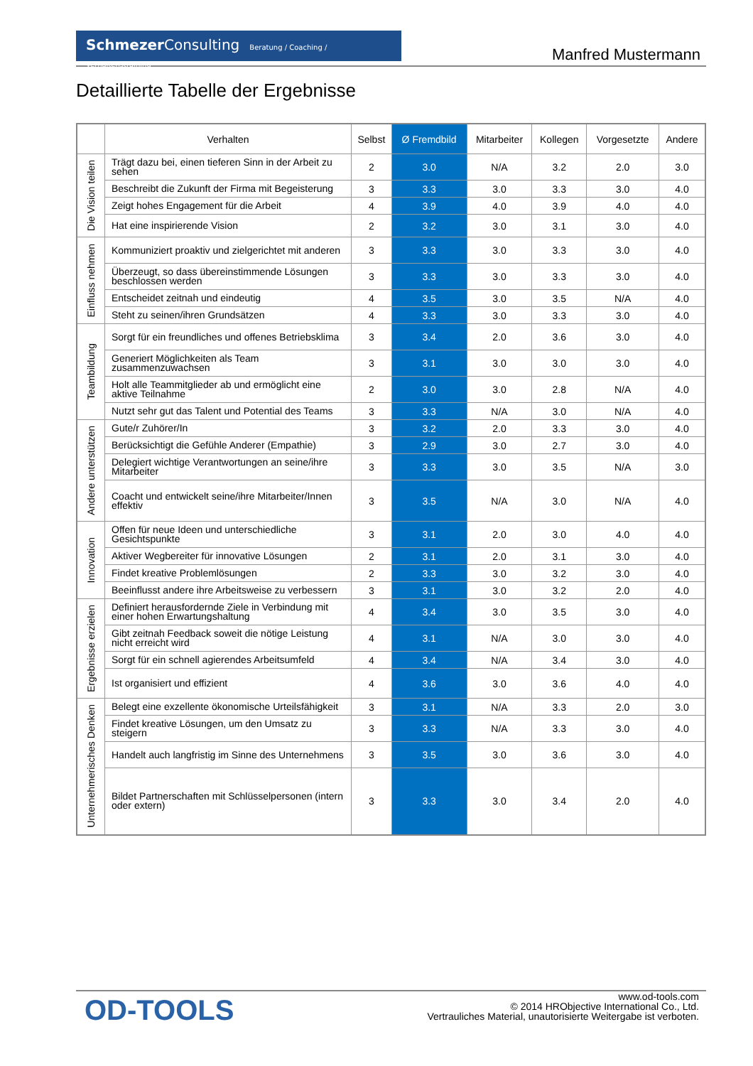Schmezer Consulting Beratung / Coaching / Verhaltenstraining
Manfred Mustermann
Detaillierte Tabelle der Ergebnisse
| | Verhalten | Selbst | Ø Fremdbild | Mitarbeiter | Kollegen | Vorgesetzte | Andere |
| --- | --- | --- | --- | --- | --- | --- | --- |
| Die Vision teilen | Trägt dazu bei, einen tieferen Sinn in der Arbeit zu sehen | 2 | 3.0 | N/A | 3.2 | 2.0 | 3.0 |
| | Beschreibt die Zukunft der Firma mit Begeisterung | 3 | 3.3 | 3.0 | 3.3 | 3.0 | 4.0 |
| | Zeigt hohes Engagement für die Arbeit | 4 | 3.9 | 4.0 | 3.9 | 4.0 | 4.0 |
| | Hat eine inspirierende Vision | 2 | 3.2 | 3.0 | 3.1 | 3.0 | 4.0 |
| Einfluss nehmen | Kommuniziert proaktiv und zielgerichtet mit anderen | 3 | 3.3 | 3.0 | 3.3 | 3.0 | 4.0 |
| | Überzeugt, so dass übereinstimmende Lösungen beschlossen werden | 3 | 3.3 | 3.0 | 3.3 | 3.0 | 4.0 |
| | Entscheidet zeitnah und eindeutig | 4 | 3.5 | 3.0 | 3.5 | N/A | 4.0 |
| | Steht zu seinen/ihren Grundsätzen | 4 | 3.3 | 3.0 | 3.3 | 3.0 | 4.0 |
| Teambildung | Sorgt für ein freundliches und offenes Betriebsklima | 3 | 3.4 | 2.0 | 3.6 | 3.0 | 4.0 |
| | Generiert Möglichkeiten als Team zusammenzuwachsen | 3 | 3.1 | 3.0 | 3.0 | 3.0 | 4.0 |
| | Holt alle Teammitglieder ab und ermöglicht eine aktive Teilnahme | 2 | 3.0 | 3.0 | 2.8 | N/A | 4.0 |
| | Nutzt sehr gut das Talent und Potential des Teams | 3 | 3.3 | N/A | 3.0 | N/A | 4.0 |
| Andere unterstützen | Gute/r Zuhörer/In | 3 | 3.2 | 2.0 | 3.3 | 3.0 | 4.0 |
| | Berücksichtigt die Gefühle Anderer (Empathie) | 3 | 2.9 | 3.0 | 2.7 | 3.0 | 4.0 |
| | Delegiert wichtige Verantwortungen an seine/ihre Mitarbeiter | 3 | 3.3 | 3.0 | 3.5 | N/A | 3.0 |
| | Coacht und entwickelt seine/ihre Mitarbeiter/Innen effektiv | 3 | 3.5 | N/A | 3.0 | N/A | 4.0 |
| Innovation | Offen für neue Ideen und unterschiedliche Gesichtspunkte | 3 | 3.1 | 2.0 | 3.0 | 4.0 | 4.0 |
| | Aktiver Wegbereiter für innovative Lösungen | 2 | 3.1 | 2.0 | 3.1 | 3.0 | 4.0 |
| | Findet kreative Problemlösungen | 2 | 3.3 | 3.0 | 3.2 | 3.0 | 4.0 |
| | Beeinflusst andere ihre Arbeitsweise zu verbessern | 3 | 3.1 | 3.0 | 3.2 | 2.0 | 4.0 |
| Ergebnisse erzielen | Definiert herausfordernde Ziele in Verbindung mit einer hohen Erwartungshaltung | 4 | 3.4 | 3.0 | 3.5 | 3.0 | 4.0 |
| | Gibt zeitnah Feedback soweit die nötige Leistung nicht erreicht wird | 4 | 3.1 | N/A | 3.0 | 3.0 | 4.0 |
| | Sorgt für ein schnell agierendes Arbeitsumfeld | 4 | 3.4 | N/A | 3.4 | 3.0 | 4.0 |
| | Ist organisiert und effizient | 4 | 3.6 | 3.0 | 3.6 | 4.0 | 4.0 |
| Unternehmerisches Denken | Belegt eine exzellente ökonomische Urteilsfähigkeit | 3 | 3.1 | N/A | 3.3 | 2.0 | 3.0 |
| | Findet kreative Lösungen, um den Umsatz zu steigern | 3 | 3.3 | N/A | 3.3 | 3.0 | 4.0 |
| | Handelt auch langfristig im Sinne des Unternehmens | 3 | 3.5 | 3.0 | 3.6 | 3.0 | 4.0 |
| | Bildet Partnerschaften mit Schlüsselpersonen (intern oder extern) | 3 | 3.3 | 3.0 | 3.4 | 2.0 | 4.0 |
OD-TOOLS
www.od-tools.com
© 2014 HRObjective International Co., Ltd.
Vertrauliches Material, unautorisierte Weitergabe ist verboten.